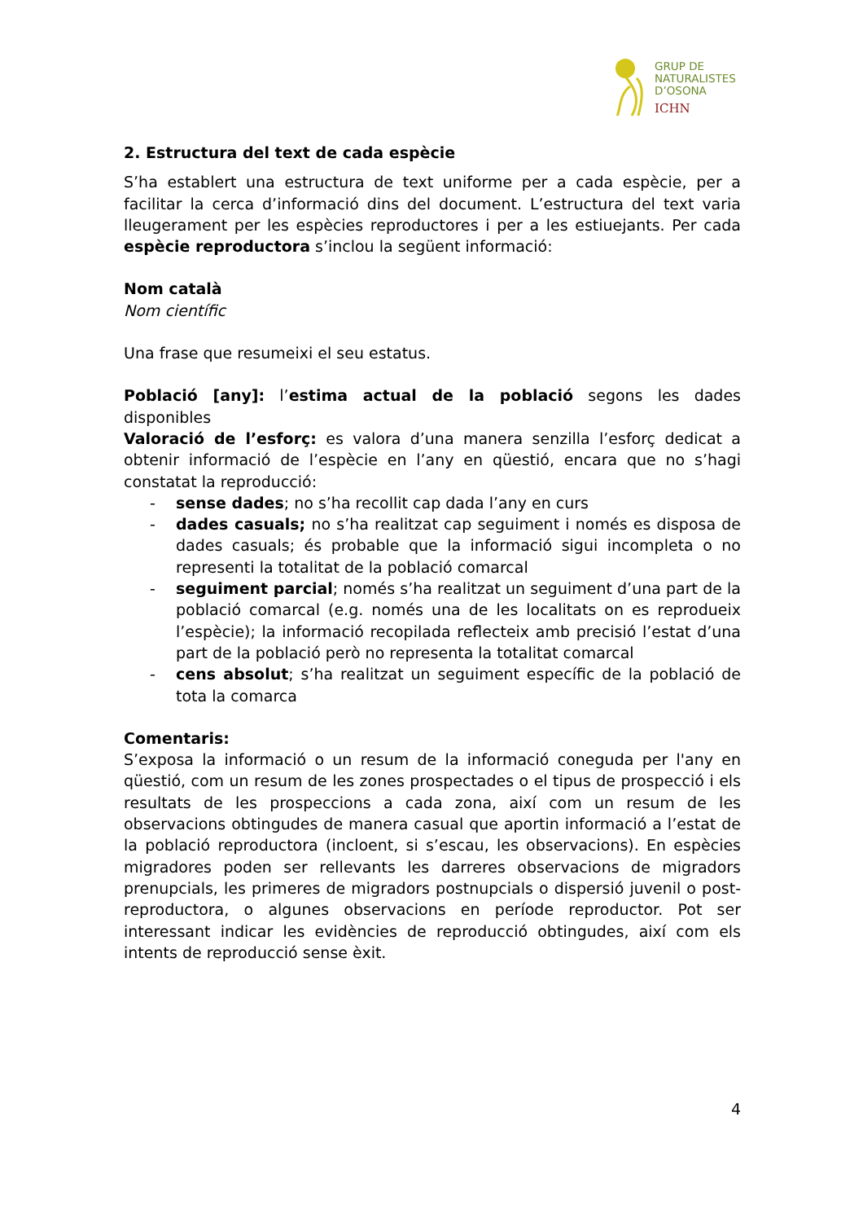GRUP DE
NATURALISTES
D’OSONA
ICHN
2. Estructura del text de cada espècie
S’ha establert una estructura de text uniforme per a cada espècie, per a facilitar la cerca d’informació dins del document. L’estructura del text varia lleugerament per les espècies reproductores i per a les estiuejants. Per cada espècie reproductora s’inclou la següent informació:
Nom català
Nom científic
Una frase que resumeixi el seu estatus.
Població [any]: l’estima actual de la població segons les dades disponibles
Valoració de l’esforç: es valora d’una manera senzilla l’esforç dedicat a obtenir informació de l’espècie en l’any en qüestió, encara que no s’hagi constatat la reproducció:
- sense dades; no s’ha recollit cap dada l’any en curs
- dades casuals; no s’ha realitzat cap seguiment i només es disposa de dades casuals; és probable que la informació sigui incompleta o no representi la totalitat de la població comarcal
- seguiment parcial; només s’ha realitzat un seguiment d’una part de la població comarcal (e.g. només una de les localitats on es reprodueix l’espècie); la informació recopilada reflecteix amb precisió l’estat d’una part de la població però no representa la totalitat comarcal
- cens absolut; s’ha realitzat un seguiment específic de la població de tota la comarca
Comentaris:
S’exposa la informació o un resum de la informació coneguda per l'any en qüestió, com un resum de les zones prospectades o el tipus de prospecció i els resultats de les prospeccions a cada zona, així com un resum de les observacions obtingudes de manera casual que aportin informació a l’estat de la població reproductora (incloent, si s’escau, les observacions). En espècies migradores poden ser rellevants les darreres observacions de migradors prenupcials, les primeres de migradors postnupcials o dispersió juvenil o post-reproductora, o algunes observacions en període reproductor. Pot ser interessant indicar les evidències de reproducció obtingudes, així com els intents de reproducció sense èxit.
4